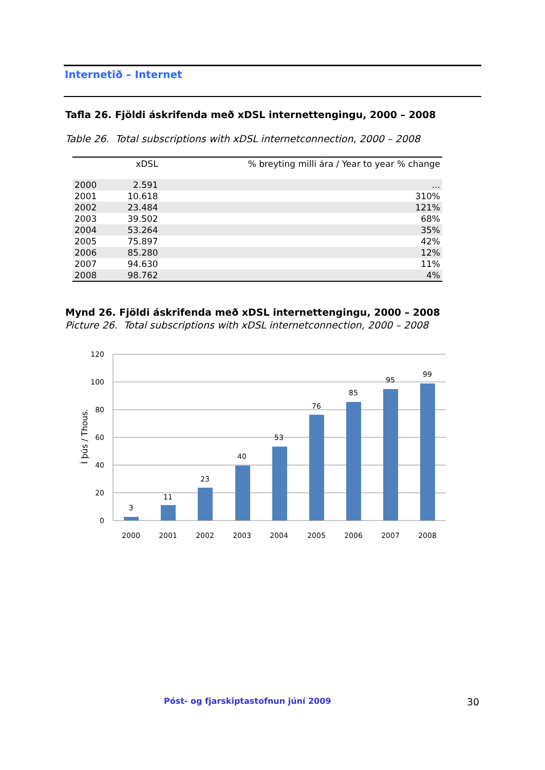Internetið – Internet
Tafla 26. Fjöldi áskrifenda með xDSL internettengingu, 2000 – 2008
Table 26. Total subscriptions with xDSL internetconnection, 2000 – 2008
| | xDSL | % breyting milli ára / Year to year % change |
| --- | --- | --- |
| 2000 | 2.591 | ... |
| 2001 | 10.618 | 310% |
| 2002 | 23.484 | 121% |
| 2003 | 39.502 | 68% |
| 2004 | 53.264 | 35% |
| 2005 | 75.897 | 42% |
| 2006 | 85.280 | 12% |
| 2007 | 94.630 | 11% |
| 2008 | 98.762 | 4% |
Mynd 26. Fjöldi áskrifenda með xDSL internettengingu, 2000 – 2008
Picture 26. Total subscriptions with xDSL internetconnection, 2000 – 2008
120
100
80
60
40
20
0
Í þús / Thous.
3
11
23
40
53
76
85
95
99
2000
2001
2002
2003
2004
2005
2006
2007
2008
Póst- og fjarskiptastofnun júní 2009
30